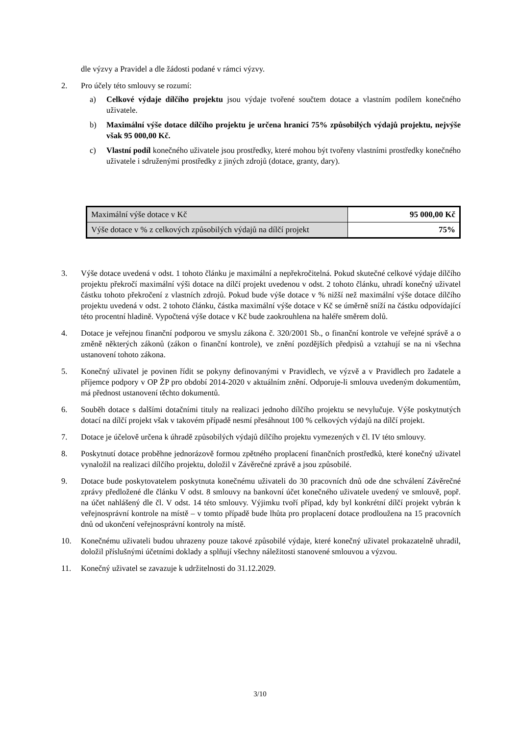dle výzvy a Pravidel a dle žádosti podané v rámci výzvy.
2. Pro účely této smlouvy se rozumí:
a) Celkové výdaje dílčího projektu jsou výdaje tvořené součtem dotace a vlastním podílem konečného uživatele.
b) Maximální výše dotace dílčího projektu je určena hranicí 75% způsobilých výdajů projektu, nejvýše však 95 000,00 Kč.
c) Vlastní podíl konečného uživatele jsou prostředky, které mohou být tvořeny vlastními prostředky konečného uživatele i sdruženými prostředky z jiných zdrojů (dotace, granty, dary).
| Maximální výše dotace v Kč | 95 000,00 Kč |
| Výše dotace v % z celkových způsobilých výdajů na dílčí projekt | 75% |
3. Výše dotace uvedená v odst. 1 tohoto článku je maximální a nepřekročitelná. Pokud skutečné celkové výdaje dílčího projektu překročí maximální výši dotace na dílčí projekt uvedenou v odst. 2 tohoto článku, uhradí konečný uživatel částku tohoto překročení z vlastních zdrojů. Pokud bude výše dotace v % nižší než maximální výše dotace dílčího projektu uvedená v odst. 2 tohoto článku, částka maximální výše dotace v Kč se úměrně sníží na částku odpovídající této procentní hladině. Vypočtená výše dotace v Kč bude zaokrouhlena na haléře směrem dolů.
4. Dotace je veřejnou finanční podporou ve smyslu zákona č. 320/2001 Sb., o finanční kontrole ve veřejné správě a o změně některých zákonů (zákon o finanční kontrole), ve znění pozdějších předpisů a vztahují se na ni všechna ustanovení tohoto zákona.
5. Konečný uživatel je povinen řídit se pokyny definovanými v Pravidlech, ve výzvě a v Pravidlech pro žadatele a příjemce podpory v OP ŽP pro období 2014-2020 v aktuálním znění. Odporuje-li smlouva uvedeným dokumentům, má přednost ustanovení těchto dokumentů.
6. Souběh dotace s dalšími dotačními tituly na realizaci jednoho dílčího projektu se nevylučuje. Výše poskytnutých dotací na dílčí projekt však v takovém případě nesmí přesáhnout 100 % celkových výdajů na dílčí projekt.
7. Dotace je účelově určena k úhradě způsobilých výdajů dílčího projektu vymezených v čl. IV této smlouvy.
8. Poskytnutí dotace proběhne jednorázově formou zpětného proplacení finančních prostředků, které konečný uživatel vynaložil na realizaci dílčího projektu, doložil v Závěrečné zprávě a jsou způsobilé.
9. Dotace bude poskytovatelem poskytnuta konečnému uživateli do 30 pracovních dnů ode dne schválení Závěrečné zprávy předložené dle článku V odst. 8 smlouvy na bankovní účet konečného uživatele uvedený ve smlouvě, popř. na účet nahlášený dle čl. V odst. 14 této smlouvy. Výjimku tvoří případ, kdy byl konkrétní dílčí projekt vybrán k veřejnosprávní kontrole na místě – v tomto případě bude lhůta pro proplacení dotace prodloužena na 15 pracovních dnů od ukončení veřejnosprávní kontroly na místě.
10. Konečnému uživateli budou uhrazeny pouze takové způsobilé výdaje, které konečný uživatel prokazatelně uhradil, doložil příslušnými účetními doklady a splňují všechny náležitosti stanovené smlouvou a výzvou.
11. Konečný uživatel se zavazuje k udržitelnosti do 31.12.2029.
3/10